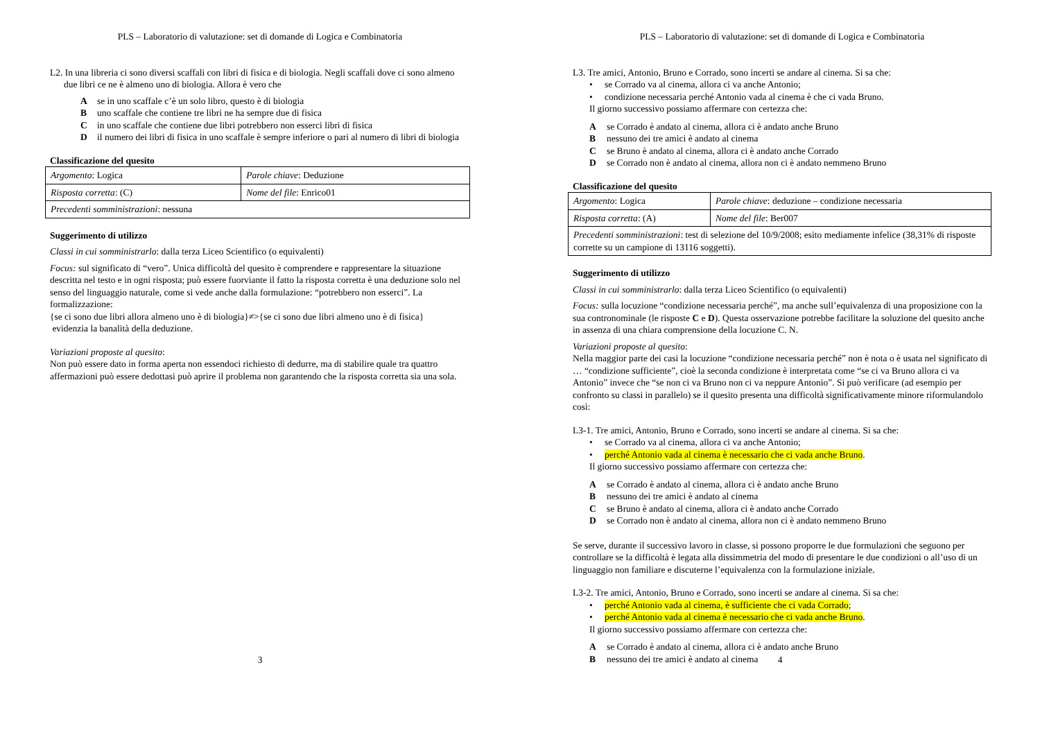PLS – Laboratorio di valutazione: set di domande di Logica e Combinatoria
L2. In una libreria ci sono diversi scaffali con libri di fisica e di biologia. Negli scaffali dove ci sono almeno due libri ce ne è almeno uno di biologia. Allora è vero che
Ase in uno scaffale c’è un solo libro, questo è di biologia
Buno scaffale che contiene tre libri ne ha sempre due di fisica
Cin uno scaffale che contiene due libri potrebbero non esserci libri di fisica
Dil numero dei libri di fisica in uno scaffale è sempre inferiore o pari al numero di libri di biologia
Classificazione del quesito
| Argomento : Logica | Parole chiave : Deduzione |
| Risposta corretta : (C) | Nome del file : Enrico01 |
| Precedenti somministrazioni : nessuna | |
Suggerimento di utilizzo
Classi in cui somministrarlo: dalla terza Liceo Scientifico (o equivalenti)
Focus: sul significato di “vero”. Unica difficoltà del quesito è comprendere e rappresentare la situazione descritta nel testo e in ogni risposta; può essere fuorviante il fatto la risposta corretta è una deduzione solo nel senso del linguaggio naturale, come si vede anche dalla formulazione: “potrebbero non esserci”. La formalizzazione:
{se ci sono due libri allora almeno uno è di biologia}≠>{se ci sono due libri almeno uno è di fisica}
evidenzia la banalità della deduzione.
Variazioni proposte al quesito:
Non può essere dato in forma aperta non essendoci richiesto di dedurre, ma di stabilire quale tra quattro affermazioni può essere dedottasi può aprire il problema non garantendo che la risposta corretta sia una sola.
3
PLS – Laboratorio di valutazione: set di domande di Logica e Combinatoria
L3. Tre amici, Antonio, Bruno e Corrado, sono incerti se andare al cinema. Si sa che:
• se Corrado va al cinema, allora ci va anche Antonio;
• condizione necessaria perché Antonio vada al cinema è che ci vada Bruno.
Il giorno successivo possiamo affermare con certezza che:
Ase Corrado è andato al cinema, allora ci è andato anche Bruno
Bnessuno dei tre amici è andato al cinema
Cse Bruno è andato al cinema, allora ci è andato anche Corrado
Dse Corrado non è andato al cinema, allora non ci è andato nemmeno Bruno
Classificazione del quesito
| Argomento : Logica | Parole chiave : deduzione – condizione necessaria |
| Risposta corretta : (A) | Nome del file : Ber007 |
| Precedenti somministrazioni : test di selezione del 10/9/2008; esito mediamente infelice (38,31% di risposte corrette su un campione di 13116 soggetti). | |
Suggerimento di utilizzo
Classi in cui somministrarlo: dalla terza Liceo Scientifico (o equivalenti)
Focus: sulla locuzione “condizione necessaria perché”, ma anche sull’equivalenza di una proposizione con la sua contronominale (le risposte C e D). Questa osservazione potrebbe facilitare la soluzione del quesito anche in assenza di una chiara comprensione della locuzione C. N.
Variazioni proposte al quesito:
Nella maggior parte dei casi la locuzione “condizione necessaria perché” non è nota o è usata nel significato di … “condizione sufficiente”, cioè la seconda condizione è interpretata come “se ci va Bruno allora ci va Antonio” invece che “se non ci va Bruno non ci va neppure Antonio”. Si può verificare (ad esempio per confronto su classi in parallelo) se il quesito presenta una difficoltà significativamente minore riformulandolo così:
L3-1. Tre amici, Antonio, Bruno e Corrado, sono incerti se andare al cinema. Si sa che:
• se Corrado va al cinema, allora ci va anche Antonio;
• perché Antonio vada al cinema è necessario che ci vada anche Bruno.
Il giorno successivo possiamo affermare con certezza che:
Ase Corrado è andato al cinema, allora ci è andato anche Bruno
Bnessuno dei tre amici è andato al cinema
Cse Bruno è andato al cinema, allora ci è andato anche Corrado
Dse Corrado non è andato al cinema, allora non ci è andato nemmeno Bruno
Se serve, durante il successivo lavoro in classe, si possono proporre le due formulazioni che seguono per controllare se la difficoltà è legata alla dissimmetria del modo di presentare le due condizioni o all’uso di un linguaggio non familiare e discuterne l’equivalenza con la formulazione iniziale.
L3-2. Tre amici, Antonio, Bruno e Corrado, sono incerti se andare al cinema. Si sa che:
• perché Antonio vada al cinema, è sufficiente che ci vada Corrado;
• perché Antonio vada al cinema è necessario che ci vada anche Bruno.
Il giorno successivo possiamo affermare con certezza che:
Ase Corrado è andato al cinema, allora ci è andato anche Bruno
Bnessuno dei tre amici è andato al cinema
4